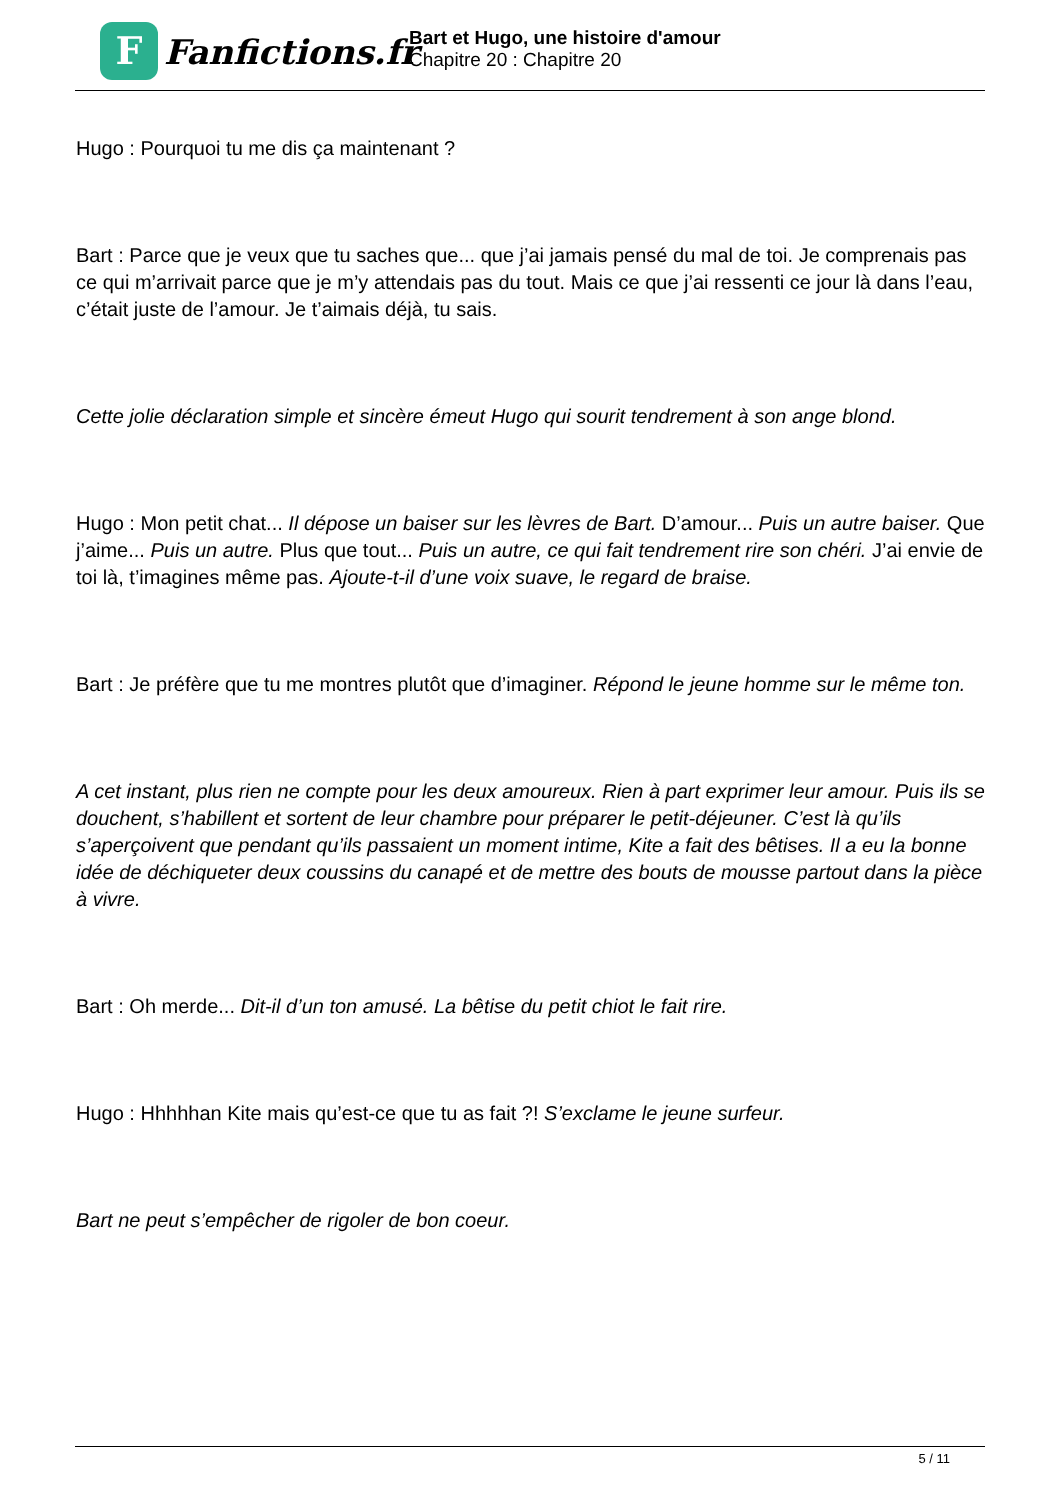F
Fanfictions.fr
Bart et Hugo, une histoire d'amour
Chapitre 20 : Chapitre 20
Hugo : Pourquoi tu me dis ça maintenant ?
Bart : Parce que je veux que tu saches que... que j’ai jamais pensé du mal de toi. Je comprenais pas ce qui m’arrivait parce que je m’y attendais pas du tout. Mais ce que j’ai ressenti ce jour là dans l’eau, c’était juste de l’amour. Je t’aimais déjà, tu sais.
Cette jolie déclaration simple et sincère émeut Hugo qui sourit tendrement à son ange blond.
Hugo : Mon petit chat... Il dépose un baiser sur les lèvres de Bart. D’amour... Puis un autre baiser. Que j’aime... Puis un autre. Plus que tout... Puis un autre, ce qui fait tendrement rire son chéri. J’ai envie de toi là, t’imagines même pas. Ajoute-t-il d’une voix suave, le regard de braise.
Bart : Je préfère que tu me montres plutôt que d’imaginer. Répond le jeune homme sur le même ton.
A cet instant, plus rien ne compte pour les deux amoureux. Rien à part exprimer leur amour. Puis ils se douchent, s’habillent et sortent de leur chambre pour préparer le petit-déjeuner. C’est là qu’ils s’aperçoivent que pendant qu’ils passaient un moment intime, Kite a fait des bêtises. Il a eu la bonne idée de déchiqueter deux coussins du canapé et de mettre des bouts de mousse partout dans la pièce à vivre.
Bart : Oh merde... Dit-il d’un ton amusé. La bêtise du petit chiot le fait rire.
Hugo : Hhhhhan Kite mais qu’est-ce que tu as fait ?! S’exclame le jeune surfeur.
Bart ne peut s’empêcher de rigoler de bon coeur.
5 / 11